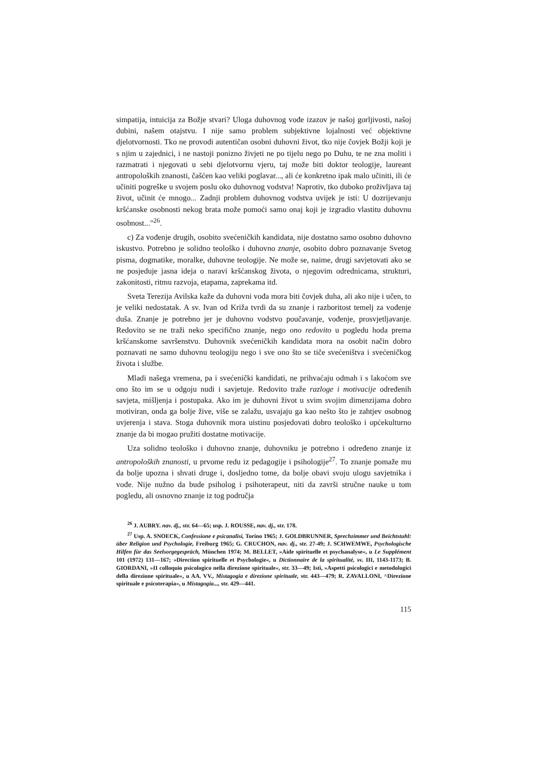simpatija, intuicija za Božje stvari? Uloga duhovnog vođe izazov je našoj gorljivosti, našoj dubini, našem otajstvu. I nije samo problem subjektivne lojalnosti već objektivne djelotvornosti. Tko ne provodi autentičan osobni duhovni život, tko nije čovjek Božji koji je s njim u zajednici, i ne nastoji ponizno živjeti ne po tijelu nego po Duhu, te ne zna moliti i razmatrati i njegovati u sebi djelotvornu vjeru, taj može biti doktor teologije, laureant antropoloških znanosti, čašćen kao veliki poglavar..., ali će konkretno ipak malo učiniti, ili će učiniti pogreške u svojem poslu oko duhovnog vodstva! Naprotiv, tko duboko proživljava taj život, učinit će mnogo... Zadnji problem duhovnog vodstva uvijek je isti: U dozrijevanju kršćanske osobnosti nekog brata može pomoći samo onaj koji je izgradio vlastitu duhovnu osobnost..."<sup>26</sup>.
c) Za vođenje drugih, osobito svećeničkih kandidata, nije dostatno samo osobno duhovno iskustvo. Potrebno je solidno teološko i duhovno znanje, osobito dobro poznavanje Svetog pisma, dogmatike, moralke, duhovne teologije. Ne može se, naime, drugi savjetovati ako se ne posjeduje jasna ideja o naravi kršćanskog života, o njegovim odrednicama, strukturi, zakonitosti, ritmu razvoja, etapama, zaprekama itd.
Sveta Terezija Avilska kaže da duhovni vođa mora biti čovjek duha, ali ako nije i učen, to je veliki nedostatak. A sv. Ivan od Križa tvrdi da su znanje i razboritost temelj za vođenje duša. Znanje je potrebno jer je duhovno vodstvo poučavanje, vođenje, prosvjetljavanje. Redovito se ne traži neko specifično znanje, nego ono redovito u pogledu hoda prema kršćanskome savršenstvu. Duhovnik svećeničkih kandidata mora na osobit način dobro poznavati ne samo duhovnu teologiju nego i sve ono što se tiče svećeništva i svećeničkog života i službe.
Mladi našega vremena, pa i svećenički kandidati, ne prihvaćaju odmah i s lakoćom sve ono što im se u odgoju nudi i savjetuje. Redovito traže razloge i motivacije određenih savjeta, mišljenja i postupaka. Ako im je duhovni život u svim svojim dimenzijama dobro motiviran, onda ga bolje žive, više se zalažu, usvajaju ga kao nešto što je zahtjev osobnog uvjerenja i stava. Stoga duhovnik mora uistinu posjedovati dobro teološko i općekulturno znanje da bi mogao pružiti dostatne motivacije.
Uza solidno teološko i duhovno znanje, duhovniku je potrebno i određeno znanje iz antropoloških znanosti, u prvome redu iz pedagogije i psihologije<sup>27</sup>. To znanje pomaže mu da bolje upozna i shvati druge i, dosljedno tome, da bolje obavi svoju ulogu savjetnika i vođe. Nije nužno da bude psiholog i psihoterapeut, niti da završi stručne nauke u tom pogledu, ali osnovno znanje iz tog područja
<sup>26</sup> J. AUBRY. nav. dj., str. 64—65; usp. J. ROUSSE, nav. dj., str. 178.
<sup>27</sup> Usp. A. SNOECK, Confessione e psicanalisi, Torino 1965; J. GOLDBRUNNER, Sprechzimmer und Beichtstuhl: über Religion und Psychologie, Freiburg 1965; G. CRUCHON, nav. dj., str. 27-49; J. SCHWEMWE, Psychologische Hilfen für das Seelsorgegespräch, München 1974; M. BELLET, »Aide spirituelle et psychanalyse«, u Le Supplément 101 (1972) 131—167; »Direction spirituelle et Psychologie«, u Dictionnaire de la spiritualité, sv. III, 1143-1173; B. GIORDANI, »II colloquio psicologico nella direzione spirituale«, str. 33—49; Isti, »Aspetti psicologici e metodologici della direzione spirituale«, u AA. VV., Mistagogia e direzione spirituale, str. 443—479; R. ZAVALLONI, ^Direzione spirituale e psicoterapia«, u Mistagogia..., str. 429—441.
115